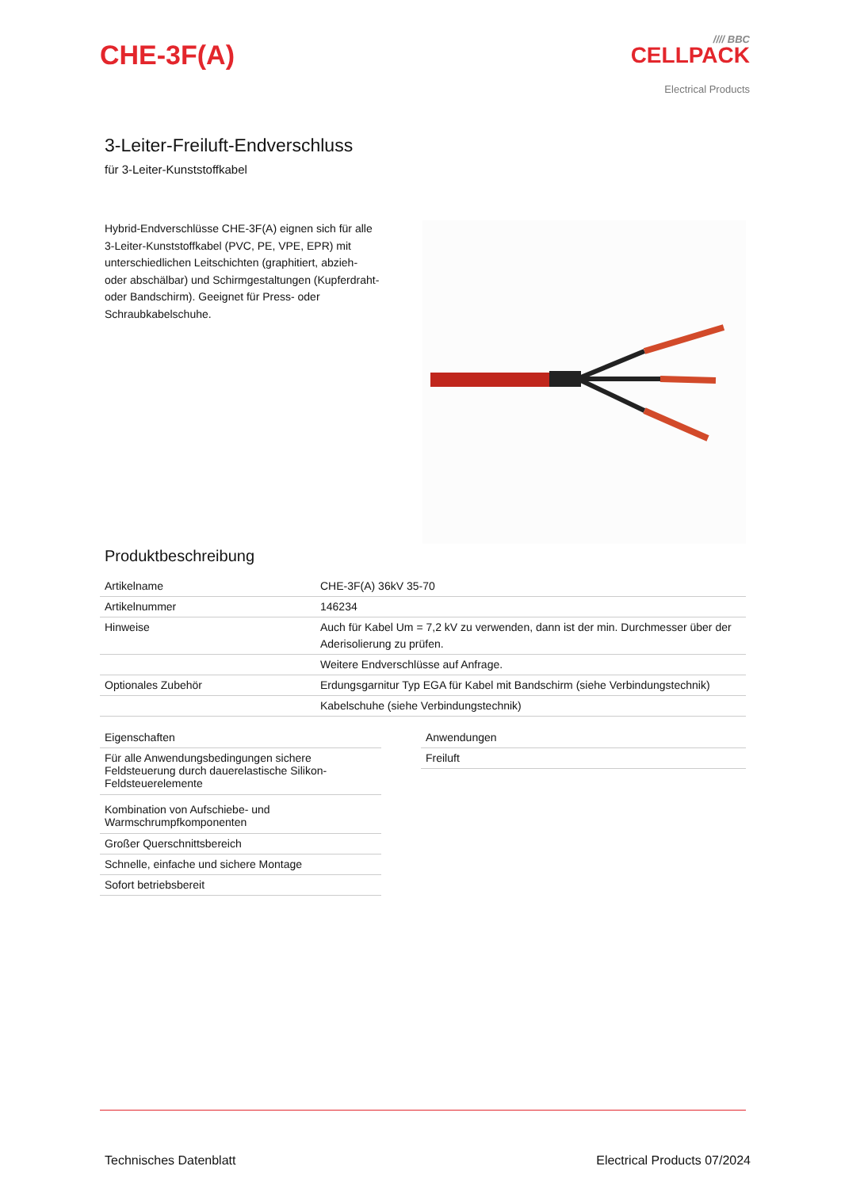CHE-3F(A)
//// BBC
CELLPACK
Electrical Products
3-Leiter-Freiluft-Endverschluss
für 3-Leiter-Kunststoffkabel
Hybrid-Endverschlüsse CHE-3F(A) eignen sich für alle 3-Leiter-Kunststoffkabel (PVC, PE, VPE, EPR) mit unterschiedlichen Leitschichten (graphitiert, abzieh- oder abschälbar) und Schirmgestaltungen (Kupferdraht- oder Bandschirm). Geeignet für Press- oder Schraubkabelschuhe.
Produktbeschreibung
| Artikelname | CHE-3F(A) 36kV 35-70 |
| Artikelnummer | 146234 |
| Hinweise | Auch für Kabel Um = 7,2 kV zu verwenden, dann ist der min. Durchmesser über der Aderisolierung zu prüfen. |
| | Weitere Endverschlüsse auf Anfrage. |
| Optionales Zubehör | Erdungsgarnitur Typ EGA für Kabel mit Bandschirm (siehe Verbindungstechnik) |
| | Kabelschuhe (siehe Verbindungstechnik) |
| Eigenschaften |
| Für alle Anwendungsbedingungen sichere Feldsteuerung durch dauerelastische Silikon-Feldsteuerelemente |
| Kombination von Aufschiebe- und Warmschrumpfkomponenten |
| Großer Querschnittsbereich |
| Schnelle, einfache und sichere Montage |
| Sofort betriebsbereit |
| Anwendungen |
| Freiluft |
Technisches Datenblatt Electrical Products 07/2024